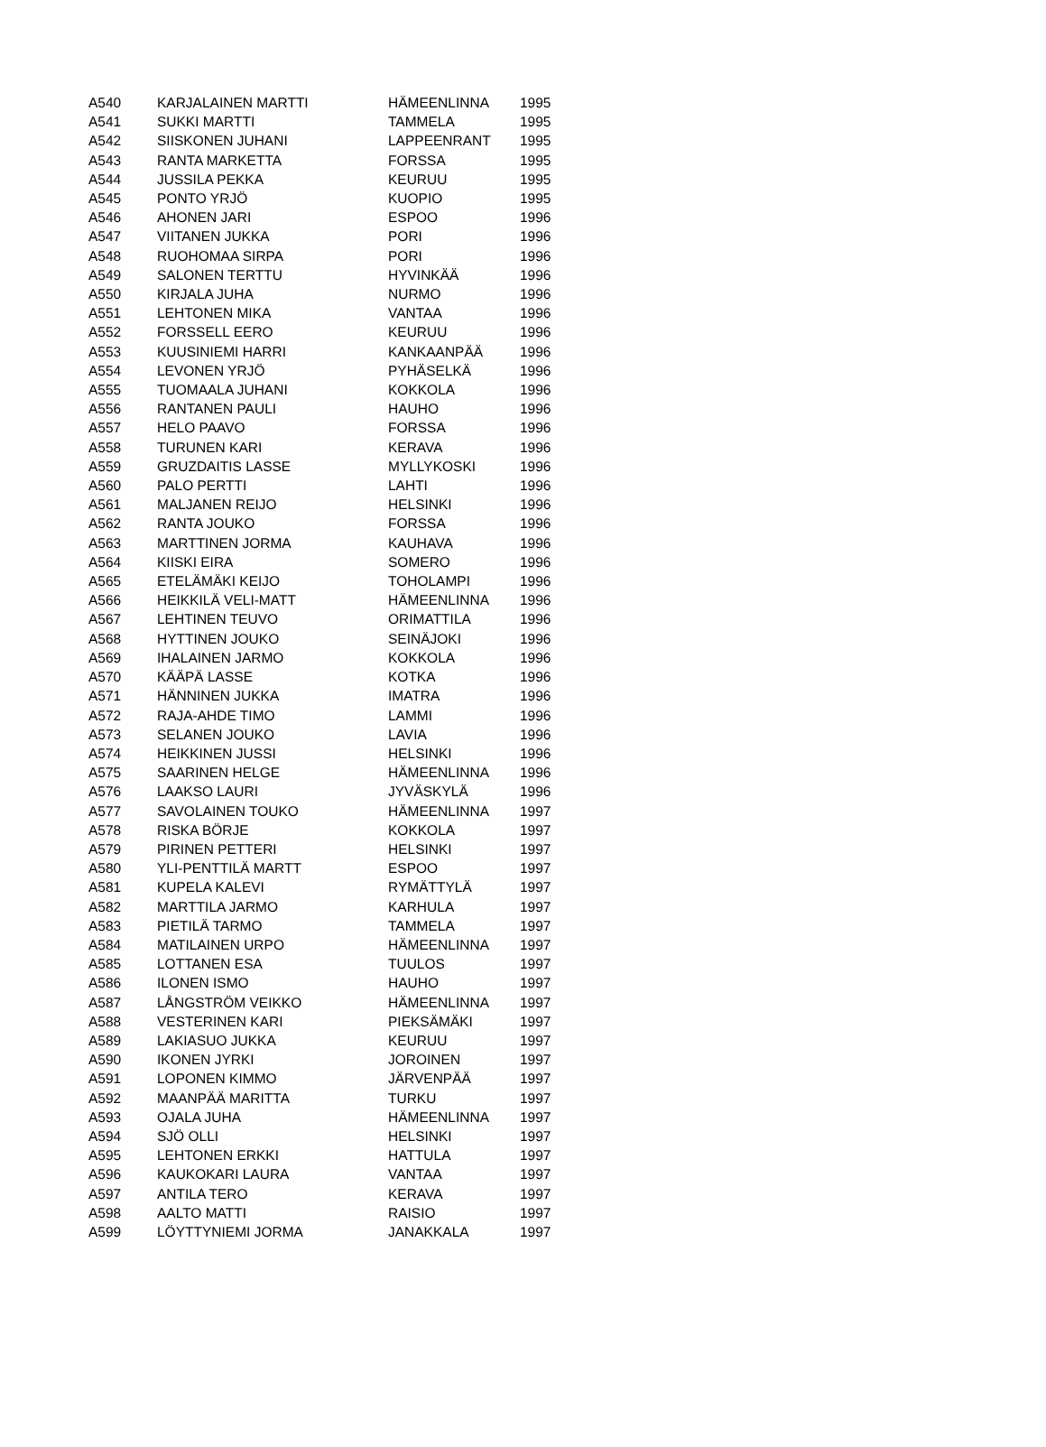| A540 | KARJALAINEN MARTTI | HÄMEENLINNA | 1995 |
| A541 | SUKKI MARTTI | TAMMELA | 1995 |
| A542 | SIISKONEN JUHANI | LAPPEENRANT | 1995 |
| A543 | RANTA MARKETTA | FORSSA | 1995 |
| A544 | JUSSILA PEKKA | KEURUU | 1995 |
| A545 | PONTO YRJÖ | KUOPIO | 1995 |
| A546 | AHONEN JARI | ESPOO | 1996 |
| A547 | VIITANEN JUKKA | PORI | 1996 |
| A548 | RUOHOMAA SIRPA | PORI | 1996 |
| A549 | SALONEN TERTTU | HYVINKÄÄ | 1996 |
| A550 | KIRJALA JUHA | NURMO | 1996 |
| A551 | LEHTONEN MIKA | VANTAA | 1996 |
| A552 | FORSSELL EERO | KEURUU | 1996 |
| A553 | KUUSINIEMI HARRI | KANKAANPÄÄ | 1996 |
| A554 | LEVONEN YRJÖ | PYHÄSELKÄ | 1996 |
| A555 | TUOMAALA JUHANI | KOKKOLA | 1996 |
| A556 | RANTANEN PAULI | HAUHO | 1996 |
| A557 | HELO PAAVO | FORSSA | 1996 |
| A558 | TURUNEN KARI | KERAVA | 1996 |
| A559 | GRUZDAITIS LASSE | MYLLYKOSKI | 1996 |
| A560 | PALO PERTTI | LAHTI | 1996 |
| A561 | MALJANEN REIJO | HELSINKI | 1996 |
| A562 | RANTA JOUKO | FORSSA | 1996 |
| A563 | MARTTINEN JORMA | KAUHAVA | 1996 |
| A564 | KIISKI EIRA | SOMERO | 1996 |
| A565 | ETELÄMÄKI KEIJO | TOHOLAMPI | 1996 |
| A566 | HEIKKILÄ VELI-MATT | HÄMEENLINNA | 1996 |
| A567 | LEHTINEN TEUVO | ORIMATTILA | 1996 |
| A568 | HYTTINEN JOUKO | SEINÄJOKI | 1996 |
| A569 | IHALAINEN JARMO | KOKKOLA | 1996 |
| A570 | KÄÄPÄ LASSE | KOTKA | 1996 |
| A571 | HÄNNINEN JUKKA | IMATRA | 1996 |
| A572 | RAJA-AHDE TIMO | LAMMI | 1996 |
| A573 | SELANEN JOUKO | LAVIA | 1996 |
| A574 | HEIKKINEN JUSSI | HELSINKI | 1996 |
| A575 | SAARINEN HELGE | HÄMEENLINNA | 1996 |
| A576 | LAAKSO LAURI | JYVÄSKYLÄ | 1996 |
| A577 | SAVOLAINEN TOUKO | HÄMEENLINNA | 1997 |
| A578 | RISKA BÖRJE | KOKKOLA | 1997 |
| A579 | PIRINEN PETTERI | HELSINKI | 1997 |
| A580 | YLI-PENTTILÄ MARTT | ESPOO | 1997 |
| A581 | KUPELA KALEVI | RYMÄTTYLÄ | 1997 |
| A582 | MARTTILA JARMO | KARHULA | 1997 |
| A583 | PIETILÄ TARMO | TAMMELA | 1997 |
| A584 | MATILAINEN URPO | HÄMEENLINNA | 1997 |
| A585 | LOTTANEN ESA | TUULOS | 1997 |
| A586 | ILONEN ISMO | HAUHO | 1997 |
| A587 | LÅNGSTRÖM VEIKKO | HÄMEENLINNA | 1997 |
| A588 | VESTERINEN KARI | PIEKSÄMÄKI | 1997 |
| A589 | LAKIASUO JUKKA | KEURUU | 1997 |
| A590 | IKONEN JYRKI | JOROINEN | 1997 |
| A591 | LOPONEN KIMMO | JÄRVENPÄÄ | 1997 |
| A592 | MAANPÄÄ MARITTA | TURKU | 1997 |
| A593 | OJALA JUHA | HÄMEENLINNA | 1997 |
| A594 | SJÖ OLLI | HELSINKI | 1997 |
| A595 | LEHTONEN ERKKI | HATTULA | 1997 |
| A596 | KAUKOKARI LAURA | VANTAA | 1997 |
| A597 | ANTILA TERO | KERAVA | 1997 |
| A598 | AALTO MATTI | RAISIO | 1997 |
| A599 | LÖYTTYNIEMI JORMA | JANAKKALA | 1997 |